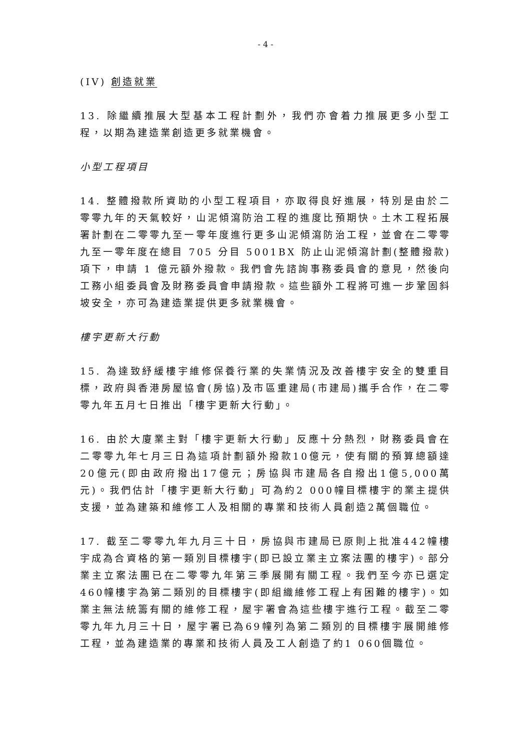- 4 -
(IV) 創造就業
13. 除繼續推展大型基本工程計劃外，我們亦會着力推展更多小型工程，以期為建造業創造更多就業機會。
小型工程項目
14. 整體撥款所資助的小型工程項目，亦取得良好進展，特別是由於二零零九年的天氣較好，山泥傾瀉防治工程的進度比預期快。土木工程拓展署計劃在二零零九至一零年度進行更多山泥傾瀉防治工程，並會在二零零九至一零年度在總目 705 分目 5001BX 防止山泥傾瀉計劃(整體撥款)項下，申請 1 億元額外撥款。我們會先諮詢事務委員會的意見，然後向工務小組委員會及財務委員會申請撥款。這些額外工程將可進一步鞏固斜坡安全，亦可為建造業提供更多就業機會。
樓宇更新大行動
15. 為達致紓緩樓宇維修保養行業的失業情況及改善樓宇安全的雙重目標，政府與香港房屋協會(房協)及市區重建局(市建局)攜手合作，在二零零九年五月七日推出「樓宇更新大行動」。
16. 由於大廈業主對「樓宇更新大行動」反應十分熱烈，財務委員會在二零零九年七月三日為這項計劃額外撥款10億元，使有關的預算總額達20億元(即由政府撥出17億元；房協與市建局各自撥出1億5,000萬元)。我們估計「樓宇更新大行動」可為約2 000幢目標樓宇的業主提供支援，並為建築和維修工人及相關的專業和技術人員創造2萬個職位。
17. 截至二零零九年九月三十日，房協與市建局已原則上批准442幢樓宇成為合資格的第一類別目標樓宇(即已設立業主立案法團的樓宇)。部分業主立案法團已在二零零九年第三季展開有關工程。我們至今亦已選定460幢樓宇為第二類別的目標樓宇(即組織維修工程上有困難的樓宇)。如業主無法統籌有關的維修工程，屋宇署會為這些樓宇進行工程。截至二零零九年九月三十日，屋宇署已為69幢列為第二類別的目標樓宇展開維修工程，並為建造業的專業和技術人員及工人創造了約1 060個職位。